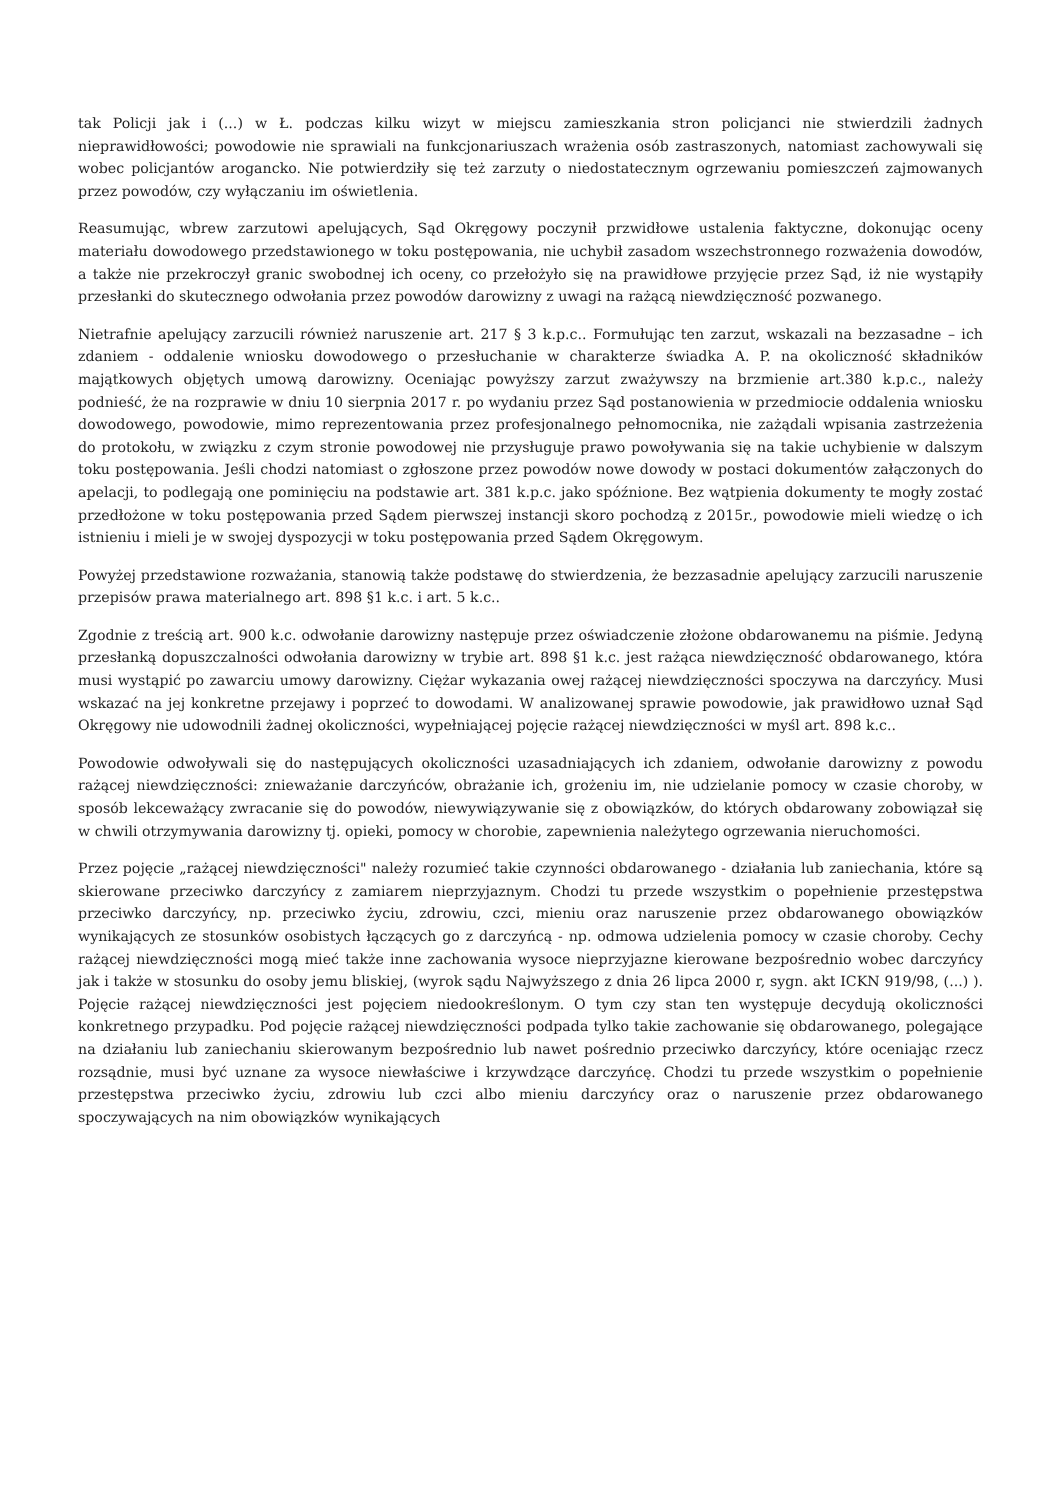tak Policji jak i (...) w Ł. podczas kilku wizyt w miejscu zamieszkania stron policjanci nie stwierdzili żadnych nieprawidłowości; powodowie nie sprawiali na funkcjonariuszach wrażenia osób zastraszonych, natomiast zachowywali się wobec policjantów arogancko. Nie potwierdziły się też zarzuty o niedostatecznym ogrzewaniu pomieszczeń zajmowanych przez powodów, czy wyłączaniu im oświetlenia.
Reasumując, wbrew zarzutowi apelujących, Sąd Okręgowy poczynił przwidłowe ustalenia faktyczne, dokonując oceny materiału dowodowego przedstawionego w toku postępowania, nie uchybił zasadom wszechstronnego rozważenia dowodów, a także nie przekroczył granic swobodnej ich oceny, co przełożyło się na prawidłowe przyjęcie przez Sąd, iż nie wystąpiły przesłanki do skutecznego odwołania przez powodów darowizny z uwagi na rażącą niewdzięczność pozwanego.
Nietrafnie apelujący zarzucili również naruszenie art. 217 § 3 k.p.c.. Formułując ten zarzut, wskazali na bezzasadne – ich zdaniem - oddalenie wniosku dowodowego o przesłuchanie w charakterze świadka A. P. na okoliczność składników majątkowych objętych umową darowizny. Oceniając powyższy zarzut zważywszy na brzmienie art.380 k.p.c., należy podnieść, że na rozprawie w dniu 10 sierpnia 2017 r. po wydaniu przez Sąd postanowienia w przedmiocie oddalenia wniosku dowodowego, powodowie, mimo reprezentowania przez profesjonalnego pełnomocnika, nie zażądali wpisania zastrzeżenia do protokołu, w związku z czym stronie powodowej nie przysługuje prawo powoływania się na takie uchybienie w dalszym toku postępowania. Jeśli chodzi natomiast o zgłoszone przez powodów nowe dowody w postaci dokumentów załączonych do apelacji, to podlegają one pominięciu na podstawie art. 381 k.p.c. jako spóźnione. Bez wątpienia dokumenty te mogły zostać przedłożone w toku postępowania przed Sądem pierwszej instancji skoro pochodzą z 2015r., powodowie mieli wiedzę o ich istnieniu i mieli je w swojej dyspozycji w toku postępowania przed Sądem Okręgowym.
Powyżej przedstawione rozważania, stanowią także podstawę do stwierdzenia, że bezzasadnie apelujący zarzucili naruszenie przepisów prawa materialnego art. 898 §1 k.c. i art. 5 k.c..
Zgodnie z treścią art. 900 k.c. odwołanie darowizny następuje przez oświadczenie złożone obdarowanemu na piśmie. Jedyną przesłanką dopuszczalności odwołania darowizny w trybie art. 898 §1 k.c. jest rażąca niewdzięczność obdarowanego, która musi wystąpić po zawarciu umowy darowizny. Ciężar wykazania owej rażącej niewdzięczności spoczywa na darczyńcy. Musi wskazać na jej konkretne przejawy i poprzeć to dowodami. W analizowanej sprawie powodowie, jak prawidłowo uznał Sąd Okręgowy nie udowodnili żadnej okoliczności, wypełniającej pojęcie rażącej niewdzięczności w myśl art. 898 k.c..
Powodowie odwoływali się do następujących okoliczności uzasadniających ich zdaniem, odwołanie darowizny z powodu rażącej niewdzięczności: znieważanie darczyńców, obrażanie ich, grożeniu im, nie udzielanie pomocy w czasie choroby, w sposób lekceważący zwracanie się do powodów, niewywiązywanie się z obowiązków, do których obdarowany zobowiązał się w chwili otrzymywania darowizny tj. opieki, pomocy w chorobie, zapewnienia należytego ogrzewania nieruchomości.
Przez pojęcie „rażącej niewdzięczności" należy rozumieć takie czynności obdarowanego - działania lub zaniechania, które są skierowane przeciwko darczyńcy z zamiarem nieprzyjaznym. Chodzi tu przede wszystkim o popełnienie przestępstwa przeciwko darczyńcy, np. przeciwko życiu, zdrowiu, czci, mieniu oraz naruszenie przez obdarowanego obowiązków wynikających ze stosunków osobistych łączących go z darczyńcą - np. odmowa udzielenia pomocy w czasie choroby. Cechy rażącej niewdzięczności mogą mieć także inne zachowania wysoce nieprzyjazne kierowane bezpośrednio wobec darczyńcy jak i także w stosunku do osoby jemu bliskiej, (wyrok sądu Najwyższego z dnia 26 lipca 2000 r, sygn. akt ICKN 919/98, (...) ). Pojęcie rażącej niewdzięczności jest pojęciem niedookreślonym. O tym czy stan ten występuje decydują okoliczności konkretnego przypadku. Pod pojęcie rażącej niewdzięczności podpada tylko takie zachowanie się obdarowanego, polegające na działaniu lub zaniechaniu skierowanym bezpośrednio lub nawet pośrednio przeciwko darczyńcy, które oceniając rzecz rozsądnie, musi być uznane za wysoce niewłaściwe i krzywdzące darczyńcę. Chodzi tu przede wszystkim o popełnienie przestępstwa przeciwko życiu, zdrowiu lub czci albo mieniu darczyńcy oraz o naruszenie przez obdarowanego spoczywających na nim obowiązków wynikających